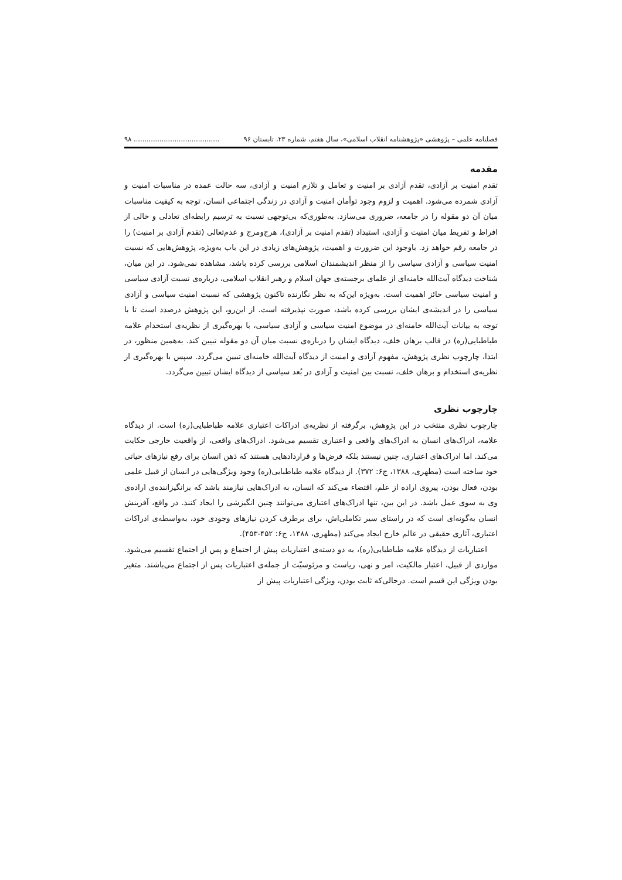فصلنامه علمی – پژوهشی «پژوهشنامه انقلاب اسلامی»، سال هفتم، شماره ۲۳، تابستان ۹۶........................................ ۹۸
مقدمه
تقدم امنیت بر آزادی، تقدم آزادی بر امنیت و تعامل و تلازم امنیت و آزادی، سه حالت عمده در مناسبات امنیت و آزادی شمرده می‌شود. اهمیت و لزوم وجود توأمان امنیت و آزادی در زندگی اجتماعی انسان، توجه به کیفیت مناسبات میان آن دو مقوله را در جامعه، ضروری می‌سازد. به‌طوری‌که بی‌توجهی نسبت به ترسیم رابطه‌ای تعادلی و خالی از افراط و تفریط میان امنیت و آزادی، استبداد (تقدم امنیت بر آزادی)، هرج‌ومرج و عدم‌تعالی (تقدم آزادی بر امنیت) را در جامعه رقم خواهد زد. باوجود این ضرورت و اهمیت، پژوهش‌های زیادی در این باب به‌ویژه، پژوهش‌هایی که نسبت امنیت سیاسی و آزادی سیاسی را از منظر اندیشمندان اسلامی بررسی کرده باشد، مشاهده نمی‌شود. در این میان، شناخت دیدگاه آیت‌الله خامنه‌ای از علمای برجسته‌ی جهان اسلام و رهبر انقلاب اسلامی، درباره‌ی نسبت آزادی سیاسی و امنیت سیاسی حائز اهمیت است. به‌ویژه این‌که به نظر نگارنده تاکنون پژوهشی که نسبت امنیت سیاسی و آزادی سیاسی را در اندیشه‌ی ایشان بررسی کرده باشد، صورت نپذیرفته است. از این‌رو، این پژوهش درصدد است تا با توجه به بیانات آیت‌الله خامنه‌ای در موضوع امنیت سیاسی و آزادی سیاسی، با بهره‌گیری از نظریه‌ی استخدام علامه طباطبایی(ره) در قالب برهان خلف، دیدگاه ایشان را درباره‌ی نسبت میان آن دو مقوله تبیین کند. به‌همین منظور، در ابتدا، چارچوب نظری پژوهش، مفهوم آزادی و امنیت از دیدگاه آیت‌الله خامنه‌ای تبیین می‌گردد. سپس با بهره‌گیری از نظریه‌ی استخدام و برهان خلف، نسبت بین امنیت و آزادی در بُعد سیاسی از دیدگاه ایشان تبیین می‌گردد.
چارچوب نظری
چارچوب نظری منتخب در این پژوهش، برگرفته از نظریه‌ی ادراکات اعتباری علامه طباطبایی(ره) است. از دیدگاه علامه، ادراک‌های انسان به ادراک‌های واقعی و اعتباری تقسیم می‌شود. ادراک‌های واقعی، از واقعیت خارجی حکایت می‌کند. اما ادراک‌های اعتباری، چنین نیستند بلکه فرض‌ها و قراردادهایی هستند که ذهن انسان برای رفع نیازهای حیاتی خود ساخته است (مطهری، ۱۳۸۸، ج۶: ۳۷۲). از دیدگاه علامه طباطبایی(ره) وجود ویژگی‌هایی در انسان از قبیل علمی بودن، فعال بودن، پیروی اراده از علم، اقتضاء می‌کند که انسان، به ادراک‌هایی نیازمند باشد که برانگیزاننده‌ی اراده‌ی وی به سوی عمل باشد. در این بین، تنها ادراک‌های اعتباری می‌توانند چنین انگیزشی را ایجاد کنند. در واقع، آفرینش انسان به‌گونه‌ای است که در راستای سیر تکاملی‌اش، برای برطرف کردن نیازهای وجودی خود، به‌واسطه‌ی ادراکات اعتباری، آثاری حقیقی در عالم خارج ایجاد می‌کند (مطهری، ۱۳۸۸، ج۶: ۴۵۲-۴۵۳).
اعتباریات از دیدگاه علامه طباطبایی(ره)، به دو دسته‌ی اعتباریات پیش از اجتماع و پس از اجتماع تقسیم می‌شود. مواردی از قبیل، اعتبار مالکیت، امر و نهی، ریاست و مرئوسیّت از جمله‌ی اعتباریات پس از اجتماع می‌باشند. متغیر بودن ویژگی این قسم است. درحالی‌که ثابت بودن، ویژگی اعتباریات پیش از